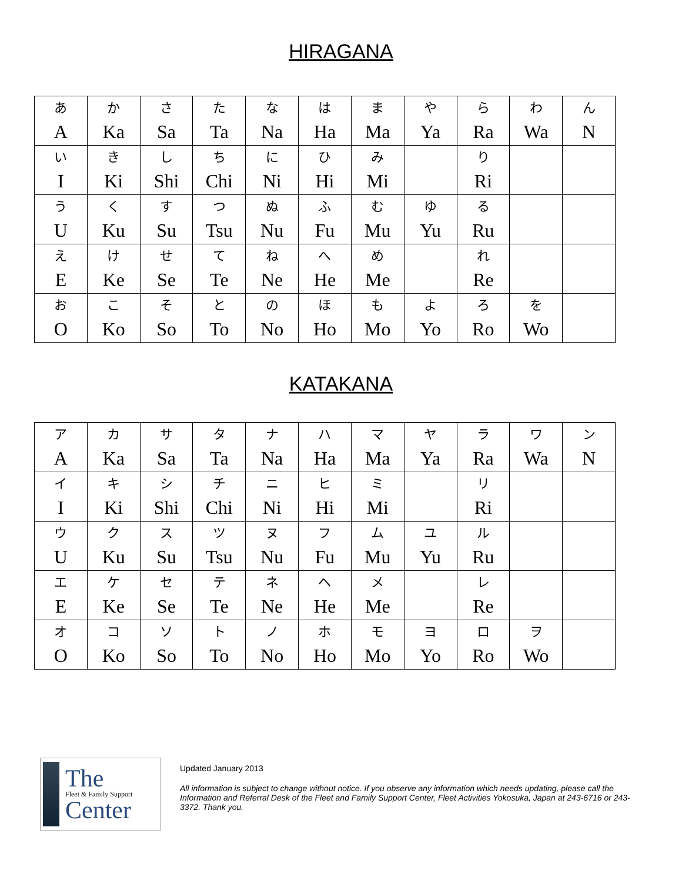HIRAGANA
| あ A | か Ka | さ Sa | た Ta | な Na | は Ha | ま Ma | や Ya | ら Ra | わ Wa | ん N |
| い I | き Ki | し Shi | ち Chi | に Ni | ひ Hi | み Mi | | り Ri | | |
| う U | く Ku | す Su | つ Tsu | ぬ Nu | ふ Fu | む Mu | ゆ Yu | る Ru | | |
| え E | け Ke | せ Se | て Te | ね Ne | へ He | め Me | | れ Re | | |
| お O | こ Ko | そ So | と To | の No | ほ Ho | も Mo | よ Yo | ろ Ro | を Wo | |
KATAKANA
| ア A | カ Ka | サ Sa | タ Ta | ナ Na | ハ Ha | マ Ma | ヤ Ya | ラ Ra | ワ Wa | ン N |
| イ I | キ Ki | シ Shi | チ Chi | ニ Ni | ヒ Hi | ミ Mi | | リ Ri | | |
| ウ U | ク Ku | ス Su | ツ Tsu | ヌ Nu | フ Fu | ム Mu | ユ Yu | ル Ru | | |
| エ E | ケ Ke | セ Se | テ Te | ネ Ne | ヘ He | メ Me | | レ Re | | |
| オ O | コ Ko | ソ So | ト To | ノ No | ホ Ho | モ Mo | ヨ Yo | ロ Ro | ヲ Wo | |
The
Fleet & Family Support
Center
Updated January 2013
All information is subject to change without notice. If you observe any information which needs updating, please call the Information and Referral Desk of the Fleet and Family Support Center, Fleet Activities Yokosuka, Japan at 243-6716 or 243-3372. Thank you.